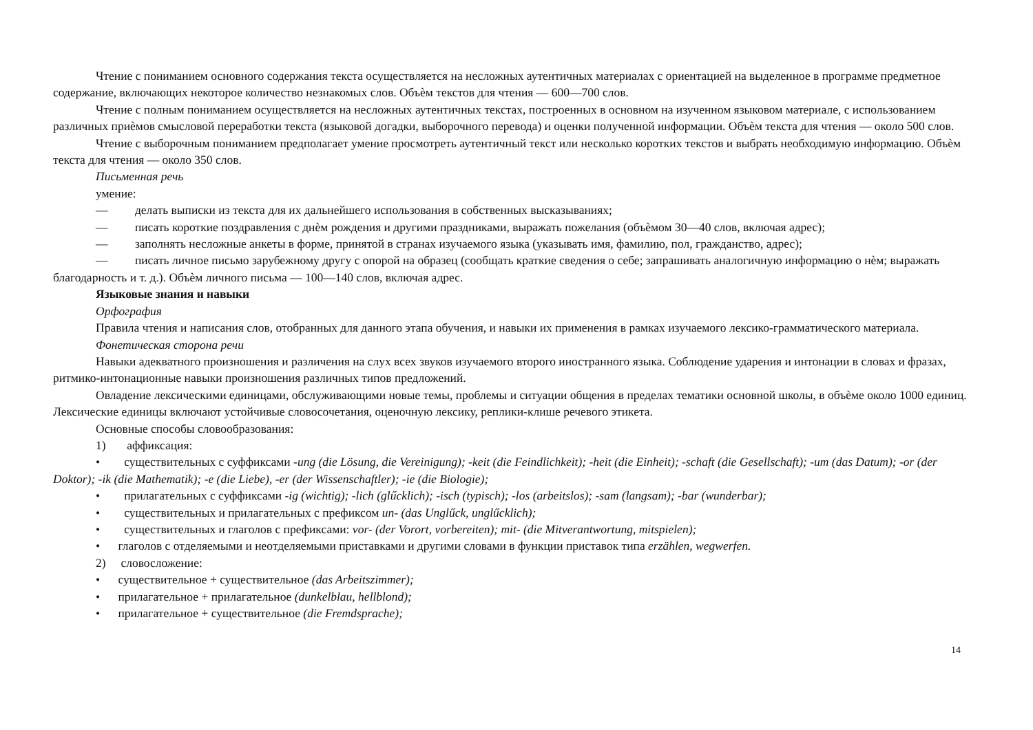Чтение с пониманием основного содержания текста осуществляется на несложных аутентичных материалах с ориентацией на выделенное в программе предметное содержание, включающих некоторое количество незнакомых слов. Объѐм текстов для чтения — 600—700 слов.
Чтение с полным пониманием осуществляется на несложных аутентичных текстах, построенных в основном на изученном языковом материале, с использованием различных приѐмов смысловой переработки текста (языковой догадки, выборочного перевода) и оценки полученной информации. Объѐм текста для чтения — около 500 слов.
Чтение с выборочным пониманием предполагает умение просмотреть аутентичный текст или несколько коротких текстов и выбрать необходимую информацию. Объѐм текста для чтения — около 350 слов.
Письменная речь
умение:
— делать выписки из текста для их дальнейшего использования в собственных высказываниях;
— писать короткие поздравления с днѐм рождения и другими праздниками, выражать пожелания (объѐмом 30—40 слов, включая адрес);
— заполнять несложные анкеты в форме, принятой в странах изучаемого языка (указывать имя, фамилию, пол, гражданство, адрес);
— писать личное письмо зарубежному другу с опорой на образец (сообщать краткие сведения о себе; запрашивать аналогичную информацию о нѐм; выражать благодарность и т. д.). Объѐм личного письма — 100—140 слов, включая адрес.
Языковые знания и навыки
Орфография
Правила чтения и написания слов, отобранных для данного этапа обучения, и навыки их применения в рамках изучаемого лексико-грамматического материала.
Фонетическая сторона речи
Навыки адекватного произношения и различения на слух всех звуков изучаемого второго иностранного языка. Соблюдение ударения и интонации в словах и фразах, ритмико-интонационные навыки произношения различных типов предложений.
Овладение лексическими единицами, обслуживающими новые темы, проблемы и ситуации общения в пределах тематики основной школы, в объѐме около 1000 единиц. Лексические единицы включают устойчивые словосочетания, оценочную лексику, реплики-клише речевого этикета.
Основные способы словообразования:
1) аффиксация:
• существительных с суффиксами -ung (die Lösung, die Vereinigung); -keit (die Feindlichkeit); -heit (die Einheit); -schaft (die Gesellschaft); -um (das Datum); -or (der Doktor); -ik (die Mathematik); -e (die Liebe), -er (der Wissenschaftler); -ie (die Biologie);
• прилагательных с суффиксами -ig (wichtig); -lich (glűcklich); -isch (typisch); -los (arbeitslos); -sam (langsam); -bar (wunderbar);
• существительных и прилагательных с префиксом un- (das Unglűck, unglűcklich);
• существительных и глаголов с префиксами: vor- (der Vorort, vorbereiten); mit- (die Mitverantwortung, mitspielen);
• глаголов с отделяемыми и неотделяемыми приставками и другими словами в функции приставок типа erzählen, wegwerfen.
2) словосложение:
• существительное + существительное (das Arbeitszimmer);
• прилагательное + прилагательное (dunkelblau, hellblond);
• прилагательное + существительное (die Fremdsprache);
14